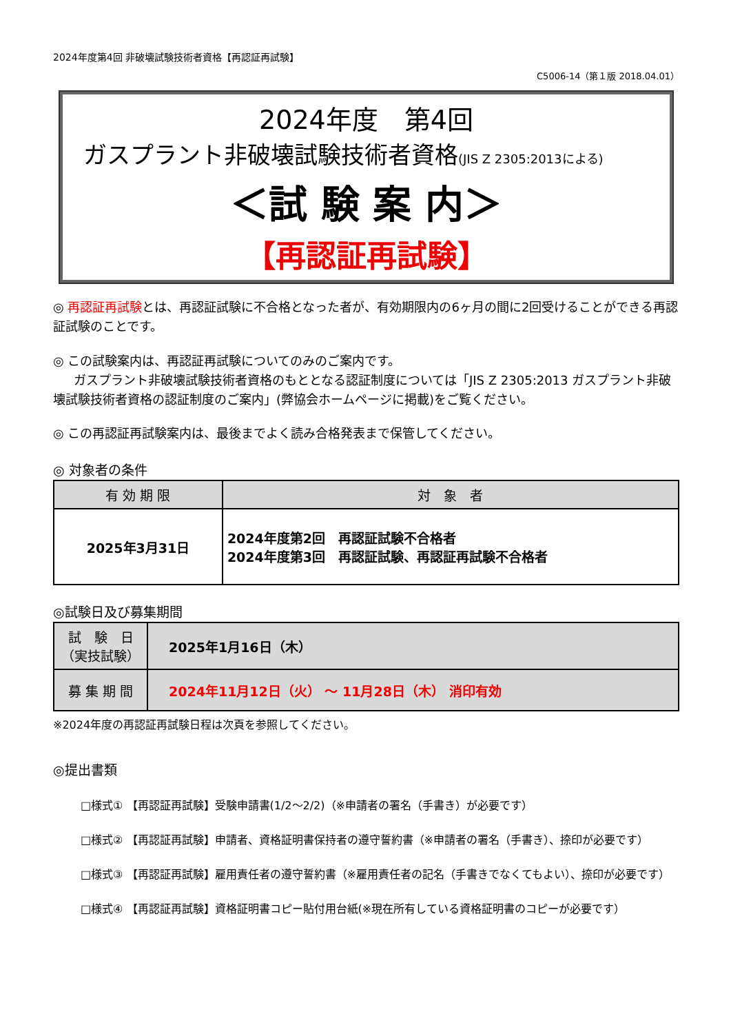2024年度第4回 非破壊試験技術者資格【再認証再試験】
C5006-14（第１版 2018.04.01）
2024年度　第4回
ガスプラント非破壊試験技術者資格(JIS Z 2305:2013による)
＜試 験 案 内＞
【再認証再試験】
◎ 再認証再試験とは、再認証試験に不合格となった者が、有効期限内の6ヶ月の間に2回受けることができる再認証試験のことです。
◎ この試験案内は、再認証再試験についてのみのご案内です。
ガスプラント非破壊試験技術者資格のもととなる認証制度については「JIS Z 2305:2013 ガスプラント非破壊試験技術者資格の認証制度のご案内」(弊協会ホームページに掲載)をご覧ください。
◎ この再認証再試験案内は、最後までよく読み合格発表まで保管してください。
◎ 対象者の条件
| 有 効 期 限 | 対 象 者 |
| --- | --- |
| 2025年3月31日 | 2024年度第2回 再認証試験不合格者 2024年度第3回 再認証試験、再認証再試験不合格者 |
◎試験日及び募集期間
| 試 験 日 （実技試験） | 2025年1月16日（木） |
| 募 集 期 間 | 2024年11月12日（火） ～ 11月28日（木） 消印有効 |
※2024年度の再認証再試験日程は次頁を参照してください。
◎提出書類
□様式① 【再認証再試験】受験申請書(1/2～2/2)（※申請者の署名（手書き）が必要です）
□様式② 【再認証再試験】申請者、資格証明書保持者の遵守誓約書（※申請者の署名（手書き）、捺印が必要です）
□様式③ 【再認証再試験】雇用責任者の遵守誓約書（※雇用責任者の記名（手書きでなくてもよい）、捺印が必要です）
□様式④ 【再認証再試験】資格証明書コピー貼付用台紙(※現在所有している資格証明書のコピーが必要です）